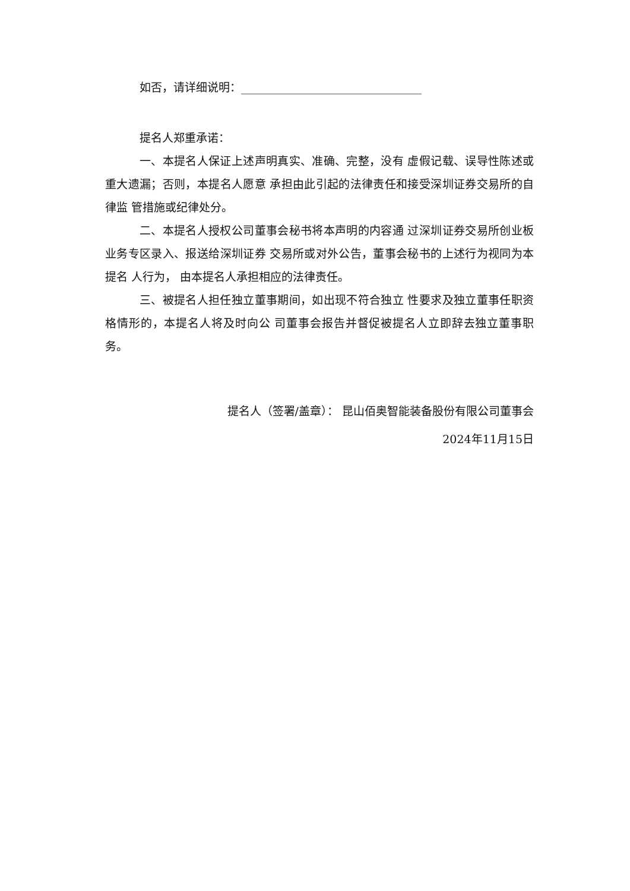如否，请详细说明：________________________________
提名人郑重承诺：
一、本提名人保证上述声明真实、准确、完整，没有 虚假记载、误导性陈述或重大遗漏；否则，本提名人愿意 承担由此引起的法律责任和接受深圳证券交易所的自律监 管措施或纪律处分。
二、本提名人授权公司董事会秘书将本声明的内容通 过深圳证券交易所创业板业务专区录入、报送给深圳证券 交易所或对外公告，董事会秘书的上述行为视同为本提名 人行为， 由本提名人承担相应的法律责任。
三、被提名人担任独立董事期间，如出现不符合独立 性要求及独立董事任职资格情形的，本提名人将及时向公 司董事会报告并督促被提名人立即辞去独立董事职务。
提名人（签署/盖章）： 昆山佰奥智能装备股份有限公司董事会
2024年11月15日